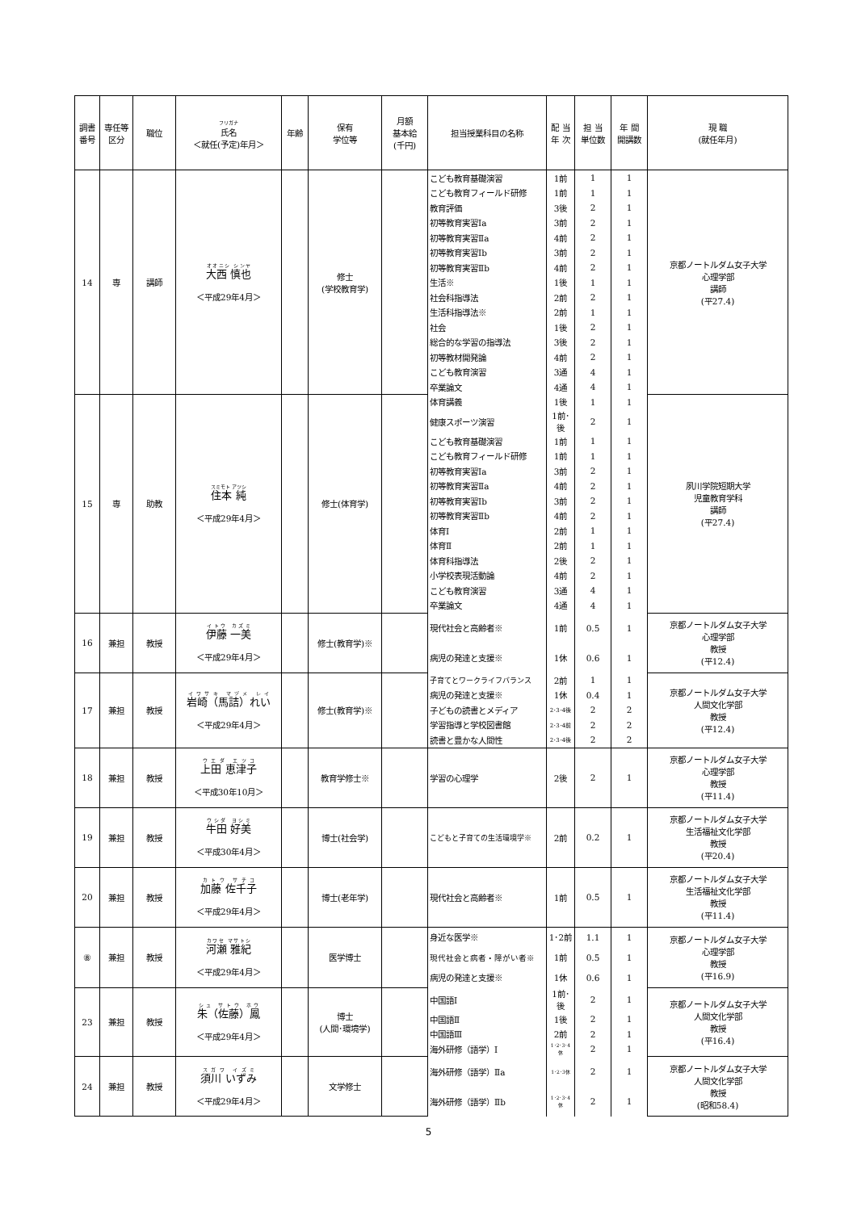| 調書番号 | 専任等区分 | 職位 | フリガナ 氏名 ＜就任(予定)年月＞ | 年齢 | 保有 学位等 | 月額 基本給 (千円) | 担当授業科目の名称 | 配 当 年 次 | 担 当 単位数 | 年 間 開講数 | 現 職 (就任年月) |
| --- | --- | --- | --- | --- | --- | --- | --- | --- | --- | --- | --- |
| 14 | 専 | 講師 | 大西 慎也 ＜平成29年4月＞ | | 修士 (学校教育学) | | こども教育基礎演習 | 1前 | 1 | 1 | 京都ノートルダム女子大学 心理学部 講師 (平27.4) |
| | | | | | | | こども教育フィールド研修 | 1前 | 1 | 1 | |
| | | | | | | | 教育評価 | 3後 | 2 | 1 | |
| | | | | | | | 初等教育実習Ⅰa | 3前 | 2 | 1 | |
| | | | | | | | 初等教育実習Ⅱa | 4前 | 2 | 1 | |
| | | | | | | | 初等教育実習Ⅰb | 3前 | 2 | 1 | |
| | | | | | | | 初等教育実習Ⅱb | 4前 | 2 | 1 | |
| | | | | | | | 生活※ | 1後 | 1 | 1 | |
| | | | | | | | 社会科指導法 | 2前 | 2 | 1 | |
| | | | | | | | 生活科指導法※ | 2前 | 1 | 1 | |
| | | | | | | | 社会 | 1後 | 2 | 1 | |
| | | | | | | | 総合的な学習の指導法 | 3後 | 2 | 1 | |
| | | | | | | | 初等教材開発論 | 4前 | 2 | 1 | |
| | | | | | | | こども教育演習 | 3通 | 4 | 1 | |
| | | | | | | | 卒業論文 | 4通 | 4 | 1 | |
| 15 | 専 | 助教 | 住本 純 ＜平成29年4月＞ | | 修士(体育学) | | 体育講義 | 1後 | 1 | 1 | 夙川学院短期大学 児童教育学科 講師 (平27.4) |
| | | | | | | | 健康スポーツ演習 | 1前･後 | 2 | 1 | |
| | | | | | | | こども教育基礎演習 | 1前 | 1 | 1 | |
| | | | | | | | こども教育フィールド研修 | 1前 | 1 | 1 | |
| | | | | | | | 初等教育実習Ⅰa | 3前 | 2 | 1 | |
| | | | | | | | 初等教育実習Ⅱa | 4前 | 2 | 1 | |
| | | | | | | | 初等教育実習Ⅰb | 3前 | 2 | 1 | |
| | | | | | | | 初等教育実習Ⅱb | 4前 | 2 | 1 | |
| | | | | | | | 体育Ⅰ | 2前 | 1 | 1 | |
| | | | | | | | 体育Ⅱ | 2前 | 1 | 1 | |
| | | | | | | | 体育科指導法 | 2後 | 2 | 1 | |
| | | | | | | | 小学校表現活動論 | 4前 | 2 | 1 | |
| | | | | | | | こども教育演習 | 3通 | 4 | 1 | |
| | | | | | | | 卒業論文 | 4通 | 4 | 1 | |
| 16 | 兼担 | 教授 | 伊藤 一美 ＜平成29年4月＞ | | 修士(教育学)※ | | 現代社会と高齢者※ | 1前 | 0.5 | 1 | 京都ノートルダム女子大学 心理学部 教授 (平12.4) |
| | | | | | | | 病児の発達と支援※ | 1休 | 0.6 | 1 | |
| 17 | 兼担 | 教授 | 岩崎（馬詰）れい ＜平成29年4月＞ | | 修士(教育学)※ | | 子育てとワークライフバランス | 2前 | 1 | 1 | 京都ノートルダム女子大学 人間文化学部 教授 (平12.4) |
| | | | | | | | 病児の発達と支援※ | 1休 | 0.4 | 1 | |
| | | | | | | | 子どもの読書とメディア | 2･3･4後 | 2 | 2 | |
| | | | | | | | 学習指導と学校図書館 | 2･3･4前 | 2 | 2 | |
| | | | | | | | 読書と豊かな人間性 | 2･3･4後 | 2 | 2 | |
| 18 | 兼担 | 教授 | 上田 恵津子 ＜平成30年10月＞ | | 教育学修士※ | | 学習の心理学 | 2後 | 2 | 1 | 京都ノートルダム女子大学 心理学部 教授 (平11.4) |
| 19 | 兼担 | 教授 | 牛田 好美 ＜平成30年4月＞ | | 博士(社会学) | | こどもと子育ての生活環境学※ | 2前 | 0.2 | 1 | 京都ノートルダム女子大学 生活福祉文化学部 教授 (平20.4) |
| 20 | 兼担 | 教授 | 加藤 佐千子 ＜平成29年4月＞ | | 博士(老年学) | | 現代社会と高齢者※ | 1前 | 0.5 | 1 | 京都ノートルダム女子大学 生活福祉文化学部 教授 (平11.4) |
| ⑧ | 兼担 | 教授 | 河瀬 雅紀 ＜平成29年4月＞ | | 医学博士 | | 身近な医学※ | 1･2前 | 1.1 | 1 | 京都ノートルダム女子大学 心理学部 教授 (平16.9) |
| | | | | | | | 現代社会と病者・障がい者※ | 1前 | 0.5 | 1 | |
| | | | | | | | 病児の発達と支援※ | 1休 | 0.6 | 1 | |
| 23 | 兼担 | 教授 | 朱（佐藤）鳳 ＜平成29年4月＞ | | 博士 (人間･環境学) | | 中国語Ⅰ | 1前･後 | 2 | 1 | 京都ノートルダム女子大学 人間文化学部 教授 (平16.4) |
| | | | | | | | 中国語Ⅱ | 1後 | 2 | 1 | |
| | | | | | | | 中国語Ⅲ | 2前 | 2 | 1 | |
| | | | | | | | 海外研修（語学）Ⅰ | 1･2･3･4休 | 2 | 1 | |
| 24 | 兼担 | 教授 | 須川 いずみ ＜平成29年4月＞ | | 文学修士 | | 海外研修（語学）Ⅱa | 1･2･3休 | 2 | 1 | 京都ノートルダム女子大学 人間文化学部 教授 (昭和58.4) |
| | | | | | | | 海外研修（語学）Ⅱb | 1･2･3･4休 | 2 | 1 | |
5